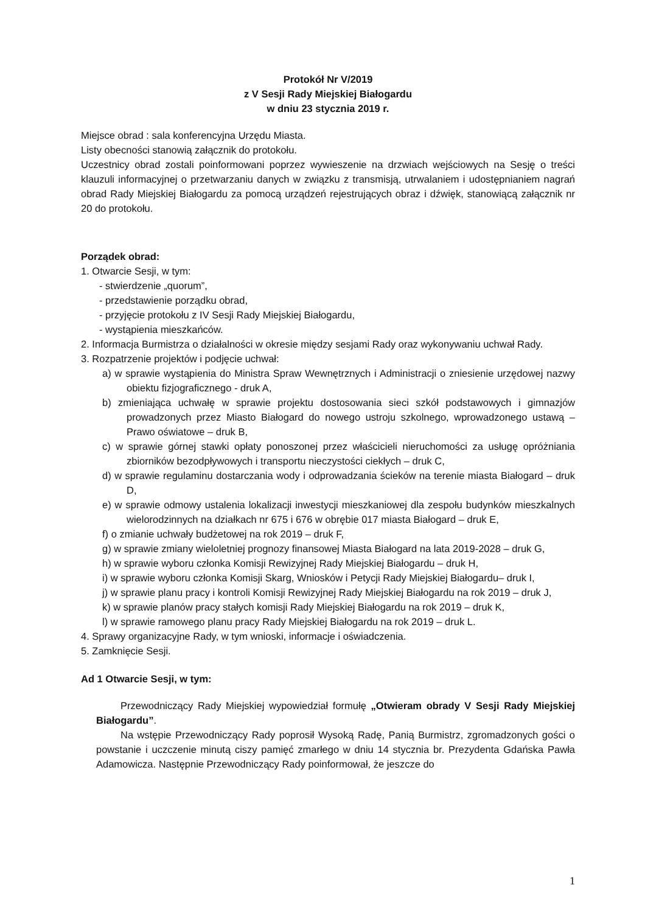Protokół Nr V/2019
z V Sesji Rady Miejskiej Białogardu
w dniu 23 stycznia 2019 r.
Miejsce obrad : sala konferencyjna Urzędu Miasta.
Listy obecności stanowią załącznik do protokołu.
Uczestnicy obrad zostali poinformowani poprzez wywieszenie na drzwiach wejściowych na Sesję o treści klauzuli informacyjnej o przetwarzaniu danych w związku z transmisją, utrwalaniem i udostępnianiem nagrań obrad Rady Miejskiej Białogardu za pomocą urządzeń rejestrujących obraz i dźwięk, stanowiącą załącznik nr 20 do protokołu.
Porządek obrad:
1. Otwarcie Sesji, w tym:
- stwierdzenie „quorum”,
- przedstawienie porządku obrad,
- przyjęcie protokołu z IV Sesji Rady Miejskiej Białogardu,
- wystąpienia mieszkańców.
2. Informacja Burmistrza o działalności w okresie między sesjami Rady oraz wykonywaniu uchwał Rady.
3. Rozpatrzenie projektów i podjęcie uchwał:
a) w sprawie wystąpienia do Ministra Spraw Wewnętrznych i Administracji o zniesienie urzędowej nazwy obiektu fizjograficznego - druk A,
b) zmieniająca uchwałę w sprawie projektu dostosowania sieci szkół podstawowych i gimnazjów prowadzonych przez Miasto Białogard do nowego ustroju szkolnego, wprowadzonego ustawą – Prawo oświatowe – druk B,
c) w sprawie górnej stawki opłaty ponoszonej przez właścicieli nieruchomości za usługę opróżniania zbiorników bezodpływowych i transportu nieczystości ciekłych – druk C,
d) w sprawie regulaminu dostarczania wody i odprowadzania ścieków na terenie miasta Białogard – druk D,
e) w sprawie odmowy ustalenia lokalizacji inwestycji mieszkaniowej dla zespołu budynków mieszkalnych wielorodzinnych na działkach nr 675 i 676 w obrębie 017 miasta Białogard – druk E,
f) o zmianie uchwały budżetowej na rok 2019 – druk F,
g) w sprawie zmiany wieloletniej prognozy finansowej Miasta Białogard na lata 2019-2028 – druk G,
h) w sprawie wyboru członka Komisji Rewizyjnej Rady Miejskiej Białogardu – druk H,
i) w sprawie wyboru członka Komisji Skarg, Wniosków i Petycji Rady Miejskiej Białogardu– druk I,
j) w sprawie planu pracy i kontroli Komisji Rewizyjnej Rady Miejskiej Białogardu na rok 2019 – druk J,
k) w sprawie planów pracy stałych komisji Rady Miejskiej Białogardu na rok 2019 – druk K,
l) w sprawie ramowego planu pracy Rady Miejskiej Białogardu na rok 2019 – druk L.
4. Sprawy organizacyjne Rady, w tym wnioski, informacje i oświadczenia.
5. Zamknięcie Sesji.
Ad 1 Otwarcie Sesji, w tym:
Przewodniczący Rady Miejskiej wypowiedział formułę „Otwieram obrady V Sesji Rady Miejskiej Białogardu”.
Na wstępie Przewodniczący Rady poprosił Wysoką Radę, Panią Burmistrz, zgromadzonych gości o powstanie i uczczenie minutą ciszy pamięć zmarłego w dniu 14 stycznia br. Prezydenta Gdańska Pawła Adamowicza. Następnie Przewodniczący Rady poinformował, że jeszcze do
1